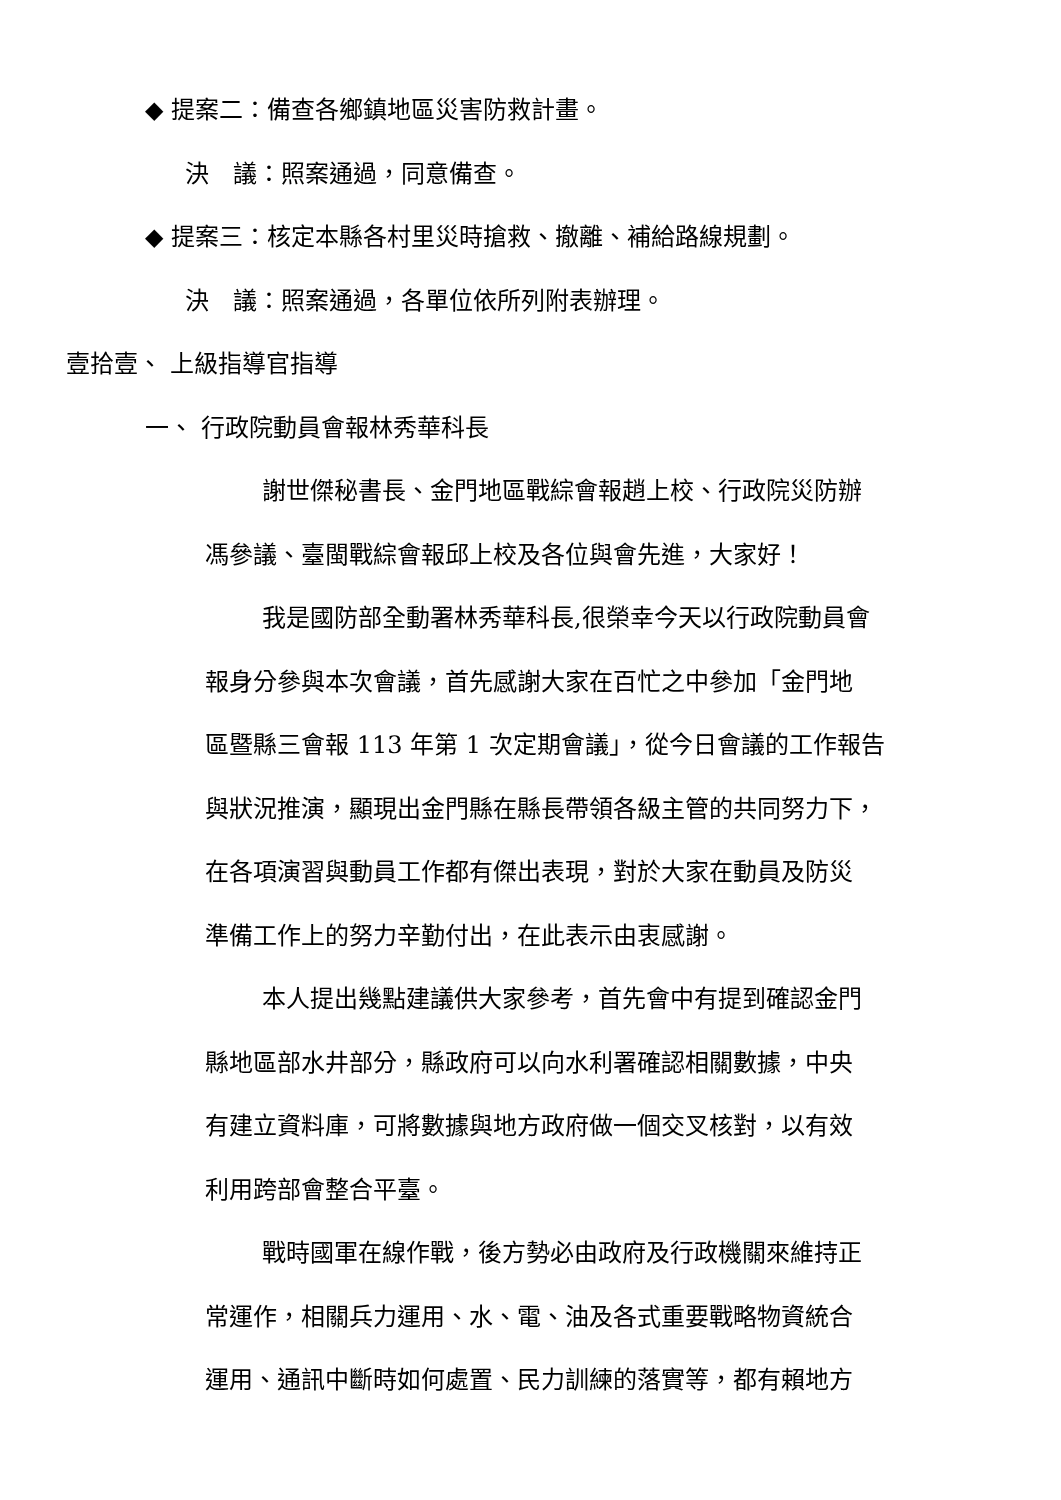◆ 提案二：備查各鄉鎮地區災害防救計畫。
決　議：照案通過，同意備查。
◆ 提案三：核定本縣各村里災時搶救、撤離、補給路線規劃。
決　議：照案通過，各單位依所列附表辦理。
壹拾壹、 上級指導官指導
一、 行政院動員會報林秀華科長
謝世傑秘書長、金門地區戰綜會報趙上校、行政院災防辦
馮參議、臺閩戰綜會報邱上校及各位與會先進，大家好！
我是國防部全動署林秀華科長,很榮幸今天以行政院動員會
報身分參與本次會議，首先感謝大家在百忙之中參加「金門地
區暨縣三會報 113 年第 1 次定期會議」，從今日會議的工作報告
與狀況推演，顯現出金門縣在縣長帶領各級主管的共同努力下，
在各項演習與動員工作都有傑出表現，對於大家在動員及防災
準備工作上的努力辛勤付出，在此表示由衷感謝。
本人提出幾點建議供大家參考，首先會中有提到確認金門
縣地區部水井部分，縣政府可以向水利署確認相關數據，中央
有建立資料庫，可將數據與地方政府做一個交叉核對，以有效
利用跨部會整合平臺。
戰時國軍在線作戰，後方勢必由政府及行政機關來維持正
常運作，相關兵力運用、水、電、油及各式重要戰略物資統合
運用、通訊中斷時如何處置、民力訓練的落實等，都有賴地方